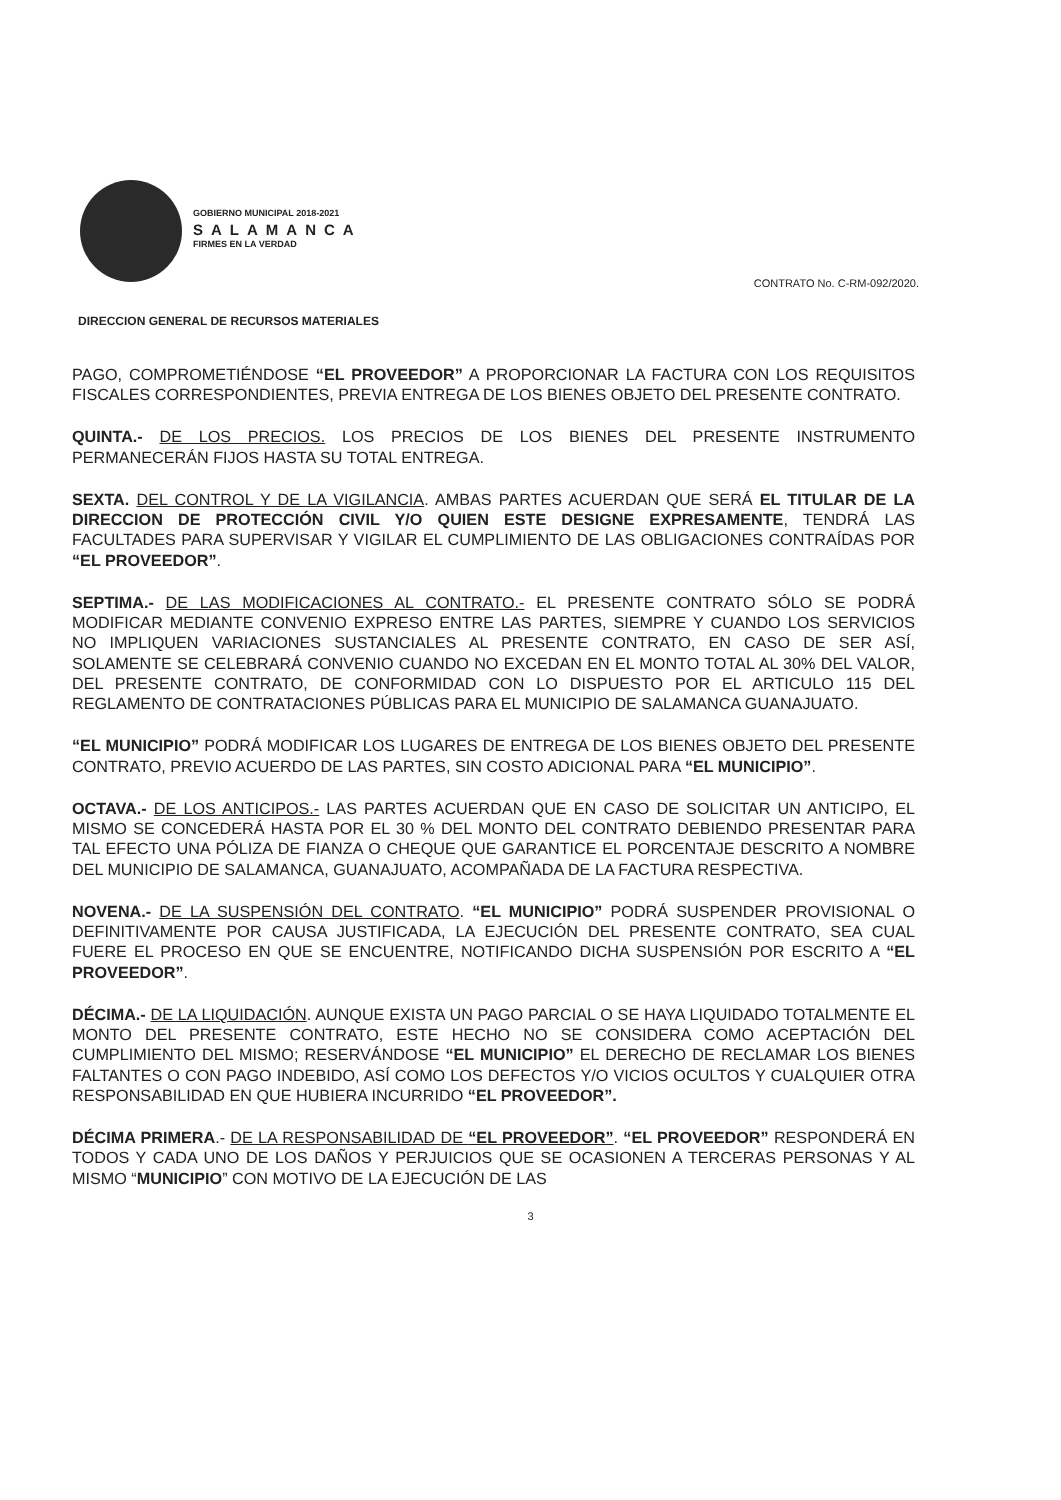GOBIERNO MUNICIPAL 2018-2021
SALAMANCA
FIRMES EN LA VERDAD
CONTRATO No. C-RM-092/2020.
DIRECCION GENERAL DE RECURSOS MATERIALES
PAGO, COMPROMETIÉNDOSE “EL PROVEEDOR” A PROPORCIONAR LA FACTURA CON LOS REQUISITOS FISCALES CORRESPONDIENTES, PREVIA ENTREGA DE LOS BIENES OBJETO DEL PRESENTE CONTRATO.
QUINTA.- DE LOS PRECIOS. LOS PRECIOS DE LOS BIENES DEL PRESENTE INSTRUMENTO PERMANECERÁN FIJOS HASTA SU TOTAL ENTREGA.
SEXTA. DEL CONTROL Y DE LA VIGILANCIA. AMBAS PARTES ACUERDAN QUE SERÁ EL TITULAR DE LA DIRECCION DE PROTECCIÓN CIVIL Y/O QUIEN ESTE DESIGNE EXPRESAMENTE, TENDRÁ LAS FACULTADES PARA SUPERVISAR Y VIGILAR EL CUMPLIMIENTO DE LAS OBLIGACIONES CONTRAÍDAS POR “EL PROVEEDOR”.
SEPTIMA.- DE LAS MODIFICACIONES AL CONTRATO.- EL PRESENTE CONTRATO SÓLO SE PODRÁ MODIFICAR MEDIANTE CONVENIO EXPRESO ENTRE LAS PARTES, SIEMPRE Y CUANDO LOS SERVICIOS NO IMPLIQUEN VARIACIONES SUSTANCIALES AL PRESENTE CONTRATO, EN CASO DE SER ASÍ, SOLAMENTE SE CELEBRARÁ CONVENIO CUANDO NO EXCEDAN EN EL MONTO TOTAL AL 30% DEL VALOR, DEL PRESENTE CONTRATO, DE CONFORMIDAD CON LO DISPUESTO POR EL ARTICULO 115 DEL REGLAMENTO DE CONTRATACIONES PÚBLICAS PARA EL MUNICIPIO DE SALAMANCA GUANAJUATO.
“EL MUNICIPIO” PODRÁ MODIFICAR LOS LUGARES DE ENTREGA DE LOS BIENES OBJETO DEL PRESENTE CONTRATO, PREVIO ACUERDO DE LAS PARTES, SIN COSTO ADICIONAL PARA “EL MUNICIPIO”.
OCTAVA.- DE LOS ANTICIPOS.- LAS PARTES ACUERDAN QUE EN CASO DE SOLICITAR UN ANTICIPO, EL MISMO SE CONCEDERÁ HASTA POR EL 30 % DEL MONTO DEL CONTRATO DEBIENDO PRESENTAR PARA TAL EFECTO UNA PÓLIZA DE FIANZA O CHEQUE QUE GARANTICE EL PORCENTAJE DESCRITO A NOMBRE DEL MUNICIPIO DE SALAMANCA, GUANAJUATO, ACOMPAÑADA DE LA FACTURA RESPECTIVA.
NOVENA.- DE LA SUSPENSIÓN DEL CONTRATO. “EL MUNICIPIO” PODRÁ SUSPENDER PROVISIONAL O DEFINITIVAMENTE POR CAUSA JUSTIFICADA, LA EJECUCIÓN DEL PRESENTE CONTRATO, SEA CUAL FUERE EL PROCESO EN QUE SE ENCUENTRE, NOTIFICANDO DICHA SUSPENSIÓN POR ESCRITO A “EL PROVEEDOR”.
DÉCIMA.- DE LA LIQUIDACIÓN. AUNQUE EXISTA UN PAGO PARCIAL O SE HAYA LIQUIDADO TOTALMENTE EL MONTO DEL PRESENTE CONTRATO, ESTE HECHO NO SE CONSIDERA COMO ACEPTACIÓN DEL CUMPLIMIENTO DEL MISMO; RESERVÁNDOSE “EL MUNICIPIO” EL DERECHO DE RECLAMAR LOS BIENES FALTANTES O CON PAGO INDEBIDO, ASÍ COMO LOS DEFECTOS Y/O VICIOS OCULTOS Y CUALQUIER OTRA RESPONSABILIDAD EN QUE HUBIERA INCURRIDO “EL PROVEEDOR”.
DÉCIMA PRIMERA.- DE LA RESPONSABILIDAD DE “EL PROVEEDOR”. “EL PROVEEDOR” RESPONDERÁ EN TODOS Y CADA UNO DE LOS DAÑOS Y PERJUICIOS QUE SE OCASIONEN A TERCERAS PERSONAS Y AL MISMO “MUNICIPIO” CON MOTIVO DE LA EJECUCIÓN DE LAS
3